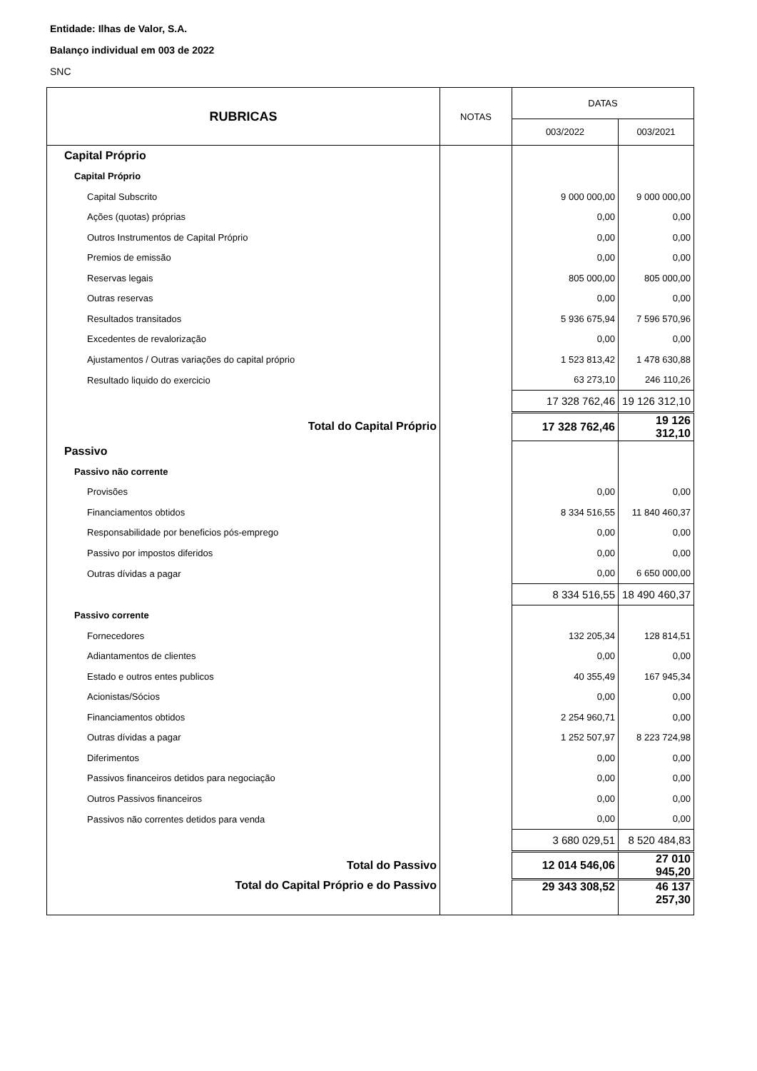Entidade: Ilhas de Valor, S.A.
Balanço individual em 003 de 2022
SNC
| RUBRICAS | NOTAS | DATAS | |
| --- | --- | --- | --- |
| | | 003/2022 | 003/2021 |
| Capital Próprio | | | |
| Capital Próprio | | | |
| Capital Subscrito | | 9 000 000,00 | 9 000 000,00 |
| Ações (quotas) próprias | | 0,00 | 0,00 |
| Outros Instrumentos de Capital Próprio | | 0,00 | 0,00 |
| Premios de emissão | | 0,00 | 0,00 |
| Reservas legais | | 805 000,00 | 805 000,00 |
| Outras reservas | | 0,00 | 0,00 |
| Resultados transitados | | 5 936 675,94 | 7 596 570,96 |
| Excedentes de revalorização | | 0,00 | 0,00 |
| Ajustamentos / Outras variações do capital próprio | | 1 523 813,42 | 1 478 630,88 |
| Resultado liquido do exercicio | | 63 273,10 | 246 110,26 |
| | | 17 328 762,46 | 19 126 312,10 |
| Total do Capital Próprio | | 17 328 762,46 | 19 126 312,10 |
| Passivo | | | |
| Passivo não corrente | | | |
| Provisões | | 0,00 | 0,00 |
| Financiamentos obtidos | | 8 334 516,55 | 11 840 460,37 |
| Responsabilidade por beneficios pós-emprego | | 0,00 | 0,00 |
| Passivo por impostos diferidos | | 0,00 | 0,00 |
| Outras dívidas a pagar | | 0,00 | 6 650 000,00 |
| | | 8 334 516,55 | 18 490 460,37 |
| Passivo corrente | | | |
| Fornecedores | | 132 205,34 | 128 814,51 |
| Adiantamentos de clientes | | 0,00 | 0,00 |
| Estado e outros entes publicos | | 40 355,49 | 167 945,34 |
| Acionistas/Sócios | | 0,00 | 0,00 |
| Financiamentos obtidos | | 2 254 960,71 | 0,00 |
| Outras dívidas a pagar | | 1 252 507,97 | 8 223 724,98 |
| Diferimentos | | 0,00 | 0,00 |
| Passivos financeiros detidos para negociação | | 0,00 | 0,00 |
| Outros Passivos financeiros | | 0,00 | 0,00 |
| Passivos não correntes detidos para venda | | 0,00 | 0,00 |
| | | 3 680 029,51 | 8 520 484,83 |
| Total do Passivo | | 12 014 546,06 | 27 010 945,20 |
| Total do Capital Próprio e do Passivo | | 29 343 308,52 | 46 137 257,30 |